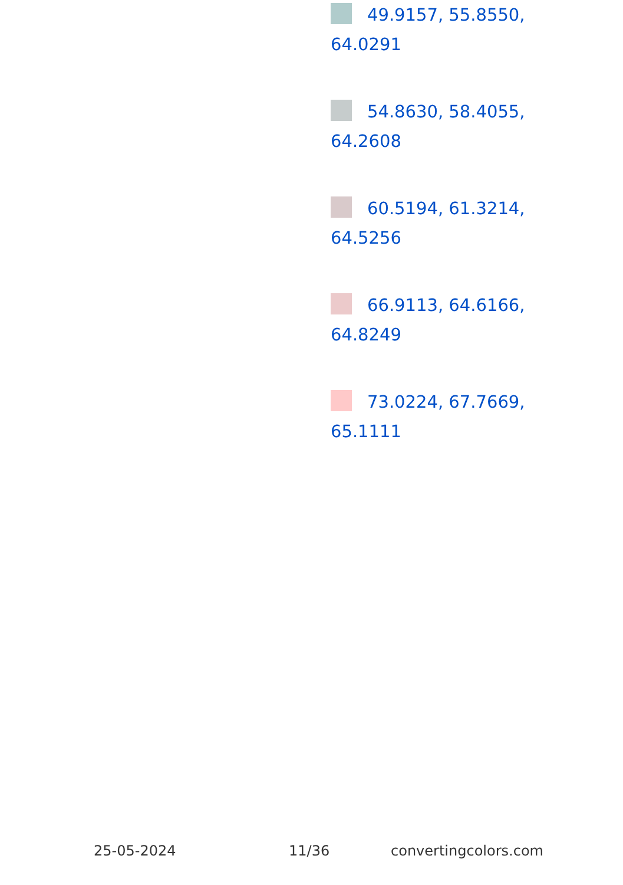49.9157, 55.8550, 64.0291
54.8630, 58.4055, 64.2608
60.5194, 61.3214, 64.5256
66.9113, 64.6166, 64.8249
73.0224, 67.7669, 65.1111
25-05-2024 11/36 convertingcolors.com